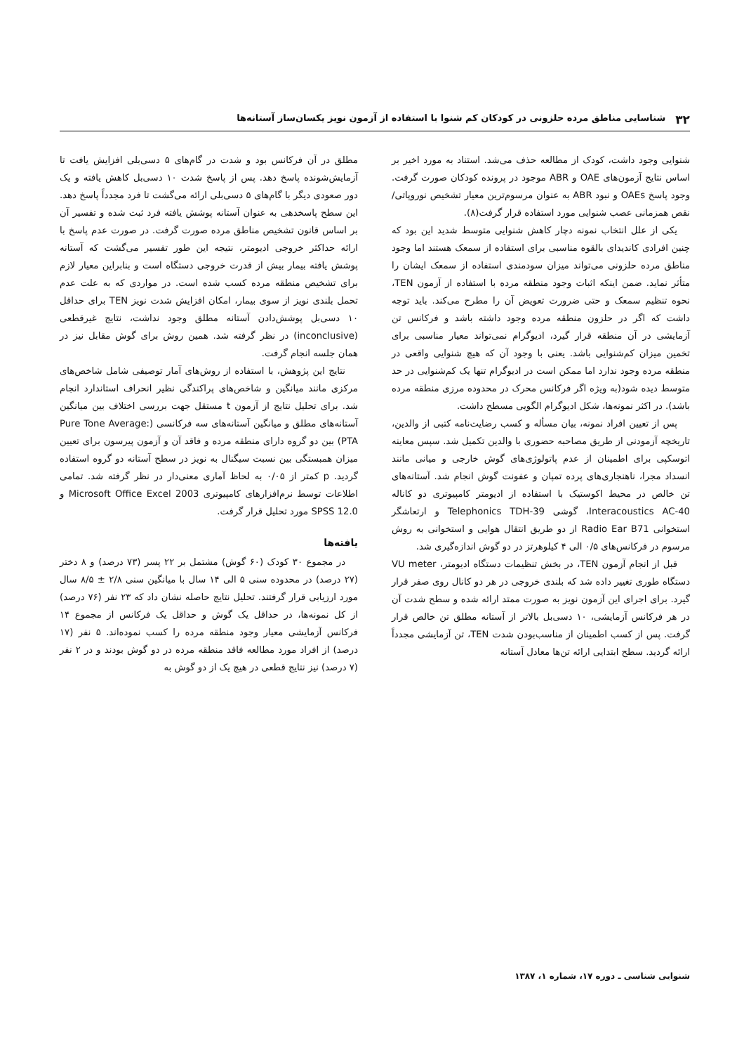۳۲ شناسایی مناطق مرده حلزونی در کودکان کم شنوا با استفاده از آزمون نویز یکسان‌ساز آستانه‌ها
شنوایی وجود داشت، کودک از مطالعه حذف می‌شد. استناد به مورد اخیر بر اساس نتایج آزمون‌های OAE و ABR موجود در پرونده کودکان صورت گرفت. وجود پاسخ OAEs و نبود ABR به عنوان مرسوم‌ترین معیار تشخیص نوروپاتی/نقص همزمانی عصب شنوایی مورد استفاده قرار گرفت(۸).
یکی از علل انتخاب نمونه دچار کاهش شنوایی متوسط شدید این بود که چنین افرادی کاندیدای بالقوه مناسبی برای استفاده از سمعک هستند اما وجود مناطق مرده حلزونی می‌تواند میزان سودمندی استفاده از سمعک ایشان را متأثر نماید. ضمن اینکه اثبات وجود منطقه مرده با استفاده از آزمون TEN، نحوه تنظیم سمعک و حتی ضرورت تعویض آن را مطرح می‌کند. باید توجه داشت که اگر در حلزون منطقه مرده وجود داشته باشد و فرکانس تن آزمایشی در آن منطقه قرار گیرد، ادیوگرام نمی‌تواند معیار مناسبی برای تخمین میزان کم‌شنوایی باشد. یعنی با وجود آن که هیچ شنوایی واقعی در منطقه مرده وجود ندارد اما ممکن است در ادیوگرام تنها یک کم‌شنوایی در حد متوسط دیده شود(به ویژه اگر فرکانس محرک در محدوده مرزی منطقه مرده باشد). در اکثر نمونه‌ها، شکل ادیوگرام الگویی مسطح داشت.
پس از تعیین افراد نمونه، بیان مسأله و کسب رضایت‌نامه کتبی از والدین، تاریخچه آزمودنی از طریق مصاحبه حضوری با والدین تکمیل شد. سپس معاینه اتوسکپی برای اطمینان از عدم پاتولوژی‌های گوش خارجی و میانی مانند انسداد مجرا، ناهنجاری‌های پرده تمپان و عفونت گوش انجام شد. آستانه‌های تن خالص در محیط اکوستیک با استفاده از ادیومتر کامپیوتری دو کاناله Interacoustics AC-40، گوشی Telephonics TDH-39 و ارتعاشگر استخوانی Radio Ear B71 از دو طریق انتقال هوایی و استخوانی به روش مرسوم در فرکانس‌های ۰/۵ الی ۴ کیلوهرتز در دو گوش اندازه‌گیری شد.
قبل از انجام آزمون TEN، در بخش تنظیمات دستگاه ادیومتر، VU meter دستگاه طوری تغییر داده شد که بلندی خروجی در هر دو کانال روی صفر قرار گیرد. برای اجرای این آزمون نویز به صورت ممتد ارائه شده و سطح شدت آن در هر فرکانس آزمایشی، ۱۰ دسی‌بل بالاتر از آستانه مطلق تن خالص قرار گرفت. پس از کسب اطمینان از مناسب‌بودن شدت TEN، تن آزمایشی مجدداً ارائه گردید. سطح ابتدایی ارائه تن‌ها معادل آستانه
مطلق در آن فرکانس بود و شدت در گام‌های ۵ دسی‌بلی افزایش یافت تا آزمایش‌شونده پاسخ دهد. پس از پاسخ شدت ۱۰ دسی‌بل کاهش یافته و یک دور صعودی دیگر با گام‌های ۵ دسی‌بلی ارائه می‌گشت تا فرد مجدداً پاسخ دهد. این سطح پاسخدهی به عنوان آستانه پوشش یافته فرد ثبت شده و تفسیر آن بر اساس قانون تشخیص مناطق مرده صورت گرفت. در صورت عدم پاسخ با ارائه حداکثر خروجی ادیومتر، نتیجه این طور تفسیر می‌گشت که آستانه پوشش یافته بیمار بیش از قدرت خروجی دستگاه است و بنابراین معیار لازم برای تشخیص منطقه مرده کسب شده است. در مواردی که به علت عدم تحمل بلندی نویز از سوی بیمار، امکان افزایش شدت نویز TEN برای حداقل ۱۰ دسی‌بل پوشش‌دادن آستانه مطلق وجود نداشت، نتایج غیرقطعی (inconclusive) در نظر گرفته شد. همین روش برای گوش مقابل نیز در همان جلسه انجام گرفت.
نتایج این پژوهش، با استفاده از روش‌های آمار توصیفی شامل شاخص‌های مرکزی مانند میانگین و شاخص‌های پراکندگی نظیر انحراف استاندارد انجام شد. برای تحلیل نتایج از آزمون t مستقل جهت بررسی اختلاف بین میانگین آستانه‌های مطلق و میانگین آستانه‌های سه فرکانسی (Pure Tone Average: PTA) بین دو گروه دارای منطقه مرده و فاقد آن و آزمون پیرسون برای تعیین میزان همبستگی بین نسبت سیگنال به نویز در سطح آستانه دو گروه استفاده گردید. p کمتر از ۰/۰۵ به لحاظ آماری معنی‌دار در نظر گرفته شد. تمامی اطلاعات توسط نرم‌افزارهای کامپیوتری Microsoft Office Excel 2003 و SPSS 12.0 مورد تحلیل قرار گرفت.
یافته‌ها
در مجموع ۳۰ کودک (۶۰ گوش) مشتمل بر ۲۲ پسر (۷۳ درصد) و ۸ دختر (۲۷ درصد) در محدوده سنی ۵ الی ۱۴ سال با میانگین سنی ۲/۸ ± ۸/۵ سال مورد ارزیابی قرار گرفتند. تحلیل نتایج حاصله نشان داد که ۲۳ نفر (۷۶ درصد) از کل نمونه‌ها، در حداقل یک گوش و حداقل یک فرکانس از مجموع ۱۴ فرکانس آزمایشی معیار وجود منطقه مرده را کسب نموده‌اند. ۵ نفر (۱۷ درصد) از افراد مورد مطالعه فاقد منطقه مرده در دو گوش بودند و در ۲ نفر (۷ درصد) نیز نتایج قطعی در هیچ یک از دو گوش به
شنوایی شناسی ـ دوره ۱۷، شماره ۱، ۱۳۸۷